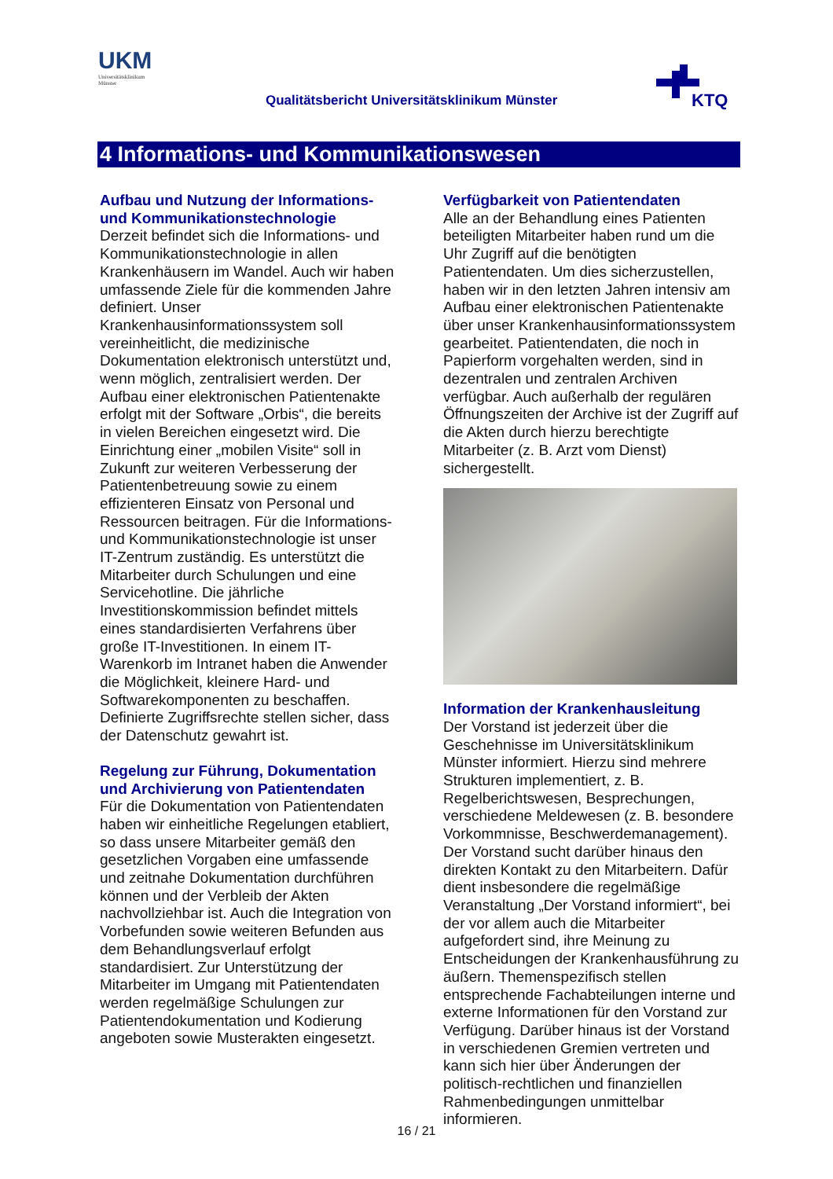UKM
Universitätsklinikum
Münster
Qualitätsbericht Universitätsklinikum Münster
KTQ
4 Informations- und Kommunikationswesen
Aufbau und Nutzung der Informations- und Kommunikationstechnologie
Derzeit befindet sich die Informations- und Kommunikationstechnologie in allen Krankenhäusern im Wandel. Auch wir haben umfassende Ziele für die kommenden Jahre definiert. Unser Krankenhausinformationssystem soll vereinheitlicht, die medizinische Dokumentation elektronisch unterstützt und, wenn möglich, zentralisiert werden. Der Aufbau einer elektronischen Patientenakte erfolgt mit der Software „Orbis“, die bereits in vielen Bereichen eingesetzt wird. Die Einrichtung einer „mobilen Visite“ soll in Zukunft zur weiteren Verbesserung der Patientenbetreuung sowie zu einem effizienteren Einsatz von Personal und Ressourcen beitragen. Für die Informations- und Kommunikationstechnologie ist unser IT-Zentrum zuständig. Es unterstützt die Mitarbeiter durch Schulungen und eine Servicehotline. Die jährliche Investitionskommission befindet mittels eines standardisierten Verfahrens über große IT-Investitionen. In einem IT-Warenkorb im Intranet haben die Anwender die Möglichkeit, kleinere Hard- und Softwarekomponenten zu beschaffen. Definierte Zugriffsrechte stellen sicher, dass der Datenschutz gewahrt ist.
Regelung zur Führung, Dokumentation und Archivierung von Patientendaten
Für die Dokumentation von Patientendaten haben wir einheitliche Regelungen etabliert, so dass unsere Mitarbeiter gemäß den gesetzlichen Vorgaben eine umfassende und zeitnahe Dokumentation durchführen können und der Verbleib der Akten nachvollziehbar ist. Auch die Integration von Vorbefunden sowie weiteren Befunden aus dem Behandlungsverlauf erfolgt standardisiert. Zur Unterstützung der Mitarbeiter im Umgang mit Patientendaten werden regelmäßige Schulungen zur Patientendokumentation und Kodierung angeboten sowie Musterakten eingesetzt.
Verfügbarkeit von Patientendaten
Alle an der Behandlung eines Patienten beteiligten Mitarbeiter haben rund um die Uhr Zugriff auf die benötigten Patientendaten. Um dies sicherzustellen, haben wir in den letzten Jahren intensiv am Aufbau einer elektronischen Patientenakte über unser Krankenhausinformationssystem gearbeitet. Patientendaten, die noch in Papierform vorgehalten werden, sind in dezentralen und zentralen Archiven verfügbar. Auch außerhalb der regulären Öffnungszeiten der Archive ist der Zugriff auf die Akten durch hierzu berechtigte Mitarbeiter (z. B. Arzt vom Dienst) sichergestellt.
Information der Krankenhausleitung
Der Vorstand ist jederzeit über die Geschehnisse im Universitätsklinikum Münster informiert. Hierzu sind mehrere Strukturen implementiert, z. B. Regelberichtswesen, Besprechungen, verschiedene Meldewesen (z. B. besondere Vorkommnisse, Beschwerdemanagement). Der Vorstand sucht darüber hinaus den direkten Kontakt zu den Mitarbeitern. Dafür dient insbesondere die regelmäßige Veranstaltung „Der Vorstand informiert“, bei der vor allem auch die Mitarbeiter aufgefordert sind, ihre Meinung zu Entscheidungen der Krankenhausführung zu äußern. Themenspezifisch stellen entsprechende Fachabteilungen interne und externe Informationen für den Vorstand zur Verfügung. Darüber hinaus ist der Vorstand in verschiedenen Gremien vertreten und kann sich hier über Änderungen der politisch-rechtlichen und finanziellen Rahmenbedingungen unmittelbar informieren.
16 / 21